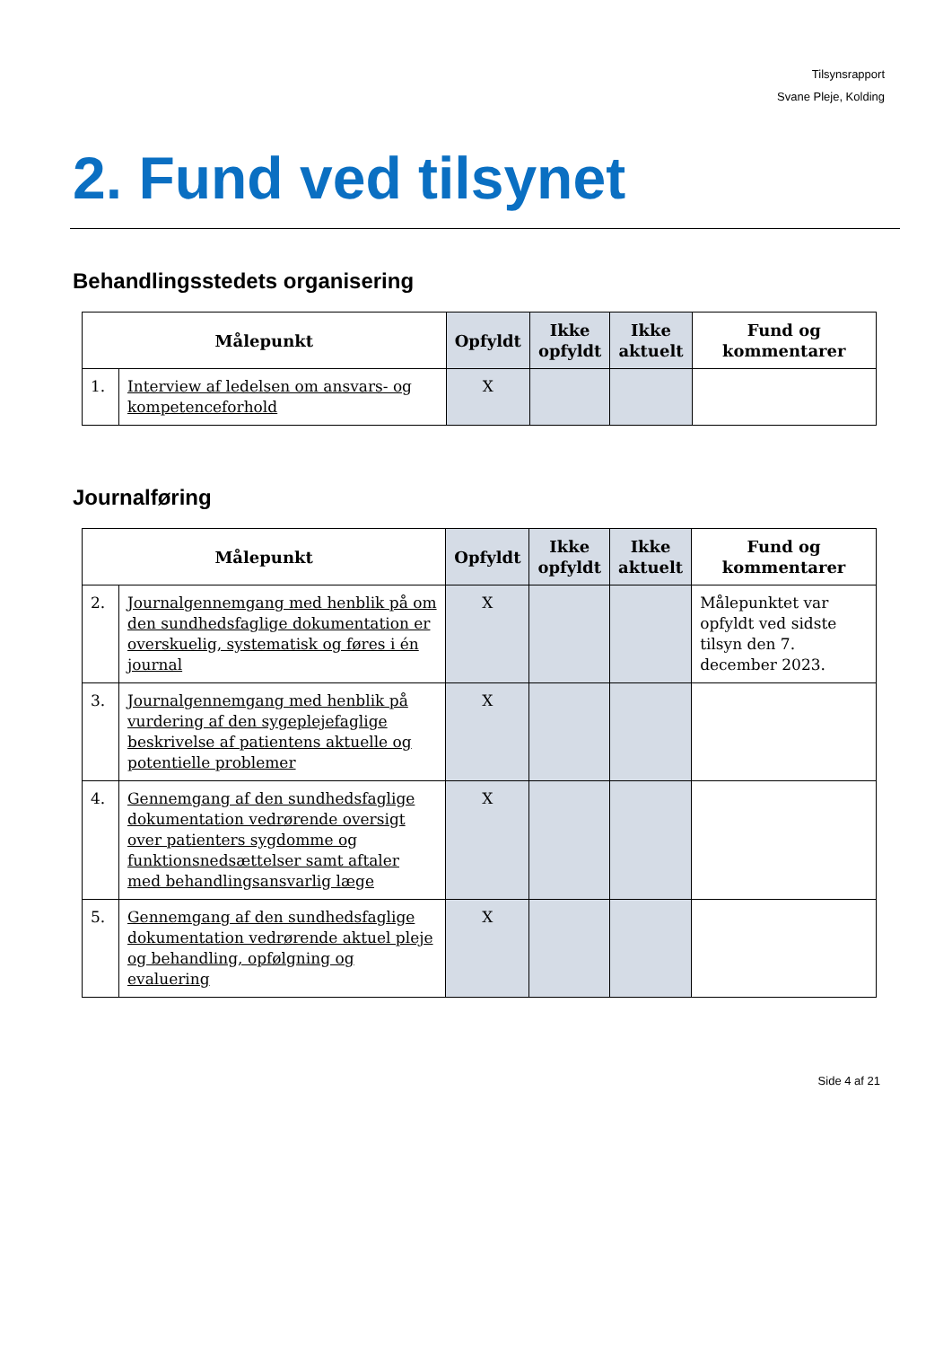Tilsynsrapport
Svane Pleje, Kolding
2. Fund ved tilsynet
Behandlingsstedets organisering
| Målepunkt | | Opfyldt | Ikke opfyldt | Ikke aktuelt | Fund og kommentarer |
| --- | --- | --- | --- | --- | --- |
| 1. | Interview af ledelsen om ansvars- og kompetenceforhold | X | | | |
Journalføring
| Målepunkt | | Opfyldt | Ikke opfyldt | Ikke aktuelt | Fund og kommentarer |
| --- | --- | --- | --- | --- | --- |
| 2. | Journalgennemgang med henblik på om den sundhedsfaglige dokumentation er overskuelig, systematisk og føres i én journal | X | | | Målepunktet var opfyldt ved sidste tilsyn den 7. december 2023. |
| 3. | Journalgennemgang med henblik på vurdering af den sygeplejefaglige beskrivelse af patientens aktuelle og potentielle problemer | X | | | |
| 4. | Gennemgang af den sundhedsfaglige dokumentation vedrørende oversigt over patienters sygdomme og funktionsnedsættelser samt aftaler med behandlingsansvarlig læge | X | | | |
| 5. | Gennemgang af den sundhedsfaglige dokumentation vedrørende aktuel pleje og behandling, opfølgning og evaluering | X | | | |
Side 4 af 21